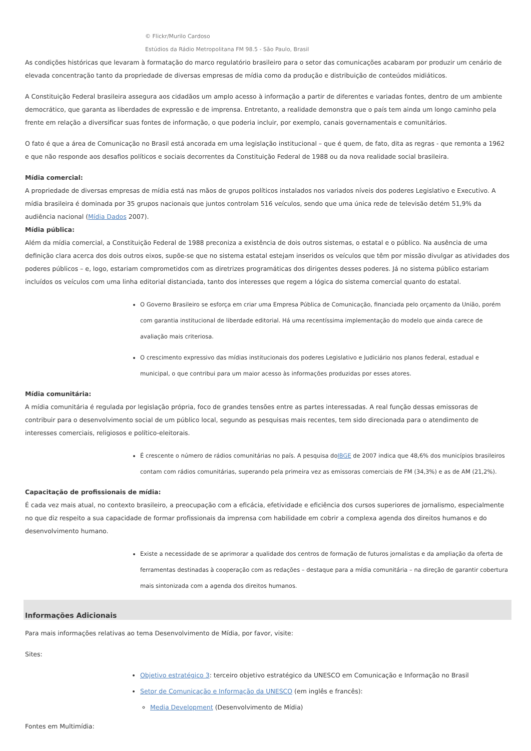© Flickr/Murilo Cardoso
Estúdios da Rádio Metropolitana FM 98.5 - São Paulo, Brasil
As condições históricas que levaram à formatação do marco regulatório brasileiro para o setor das comunicações acabaram por produzir um cenário de elevada concentração tanto da propriedade de diversas empresas de mídia como da produção e distribuição de conteúdos midiáticos.
A Constituição Federal brasileira assegura aos cidadãos um amplo acesso à informação a partir de diferentes e variadas fontes, dentro de um ambiente democrático, que garanta as liberdades de expressão e de imprensa. Entretanto, a realidade demonstra que o país tem ainda um longo caminho pela frente em relação a diversificar suas fontes de informação, o que poderia incluir, por exemplo, canais governamentais e comunitários.
O fato é que a área de Comunicação no Brasil está ancorada em uma legislação institucional – que é quem, de fato, dita as regras - que remonta a 1962 e que não responde aos desafios políticos e sociais decorrentes da Constituição Federal de 1988 ou da nova realidade social brasileira.
Mídia comercial:
A propriedade de diversas empresas de mídia está nas mãos de grupos políticos instalados nos variados níveis dos poderes Legislativo e Executivo. A mídia brasileira é dominada por 35 grupos nacionais que juntos controlam 516 veículos, sendo que uma única rede de televisão detém 51,9% da audiência nacional (Mídia Dados 2007).
Mídia pública:
Além da mídia comercial, a Constituição Federal de 1988 preconiza a existência de dois outros sistemas, o estatal e o público. Na ausência de uma definição clara acerca dos dois outros eixos, supõe-se que no sistema estatal estejam inseridos os veículos que têm por missão divulgar as atividades dos poderes públicos – e, logo, estariam comprometidos com as diretrizes programáticas dos dirigentes desses poderes. Já no sistema público estariam incluídos os veículos com uma linha editorial distanciada, tanto dos interesses que regem a lógica do sistema comercial quanto do estatal.
O Governo Brasileiro se esforça em criar uma Empresa Pública de Comunicação, financiada pelo orçamento da União, porém com garantia institucional de liberdade editorial. Há uma recentíssima implementação do modelo que ainda carece de avaliação mais criteriosa.
O crescimento expressivo das mídias institucionais dos poderes Legislativo e Judiciário nos planos federal, estadual e municipal, o que contribui para um maior acesso às informações produzidas por esses atores.
Mídia comunitária:
A mídia comunitária é regulada por legislação própria, foco de grandes tensões entre as partes interessadas. A real função dessas emissoras de contribuir para o desenvolvimento social de um público local, segundo as pesquisas mais recentes, tem sido direcionada para o atendimento de interesses comerciais, religiosos e político-eleitorais.
É crescente o número de rádios comunitárias no país. A pesquisa doIBGE de 2007 indica que 48,6% dos municípios brasileiros contam com rádios comunitárias, superando pela primeira vez as emissoras comerciais de FM (34,3%) e as de AM (21,2%).
Capacitação de profissionais de mídia:
É cada vez mais atual, no contexto brasileiro, a preocupação com a eficácia, efetividade e eficiência dos cursos superiores de jornalismo, especialmente no que diz respeito a sua capacidade de formar profissionais da imprensa com habilidade em cobrir a complexa agenda dos direitos humanos e do desenvolvimento humano.
Existe a necessidade de se aprimorar a qualidade dos centros de formação de futuros jornalistas e da ampliação da oferta de ferramentas destinadas à cooperação com as redações – destaque para a mídia comunitária – na direção de garantir cobertura mais sintonizada com a agenda dos direitos humanos.
Informações Adicionais
Para mais informações relativas ao tema Desenvolvimento de Mídia, por favor, visite:
Sites:
Objetivo estratégico 3: terceiro objetivo estratégico da UNESCO em Comunicação e Informação no Brasil
Setor de Comunicação e Informação da UNESCO (em inglês e francês):
Media Development (Desenvolvimento de Mídia)
Fontes em Multimídia: